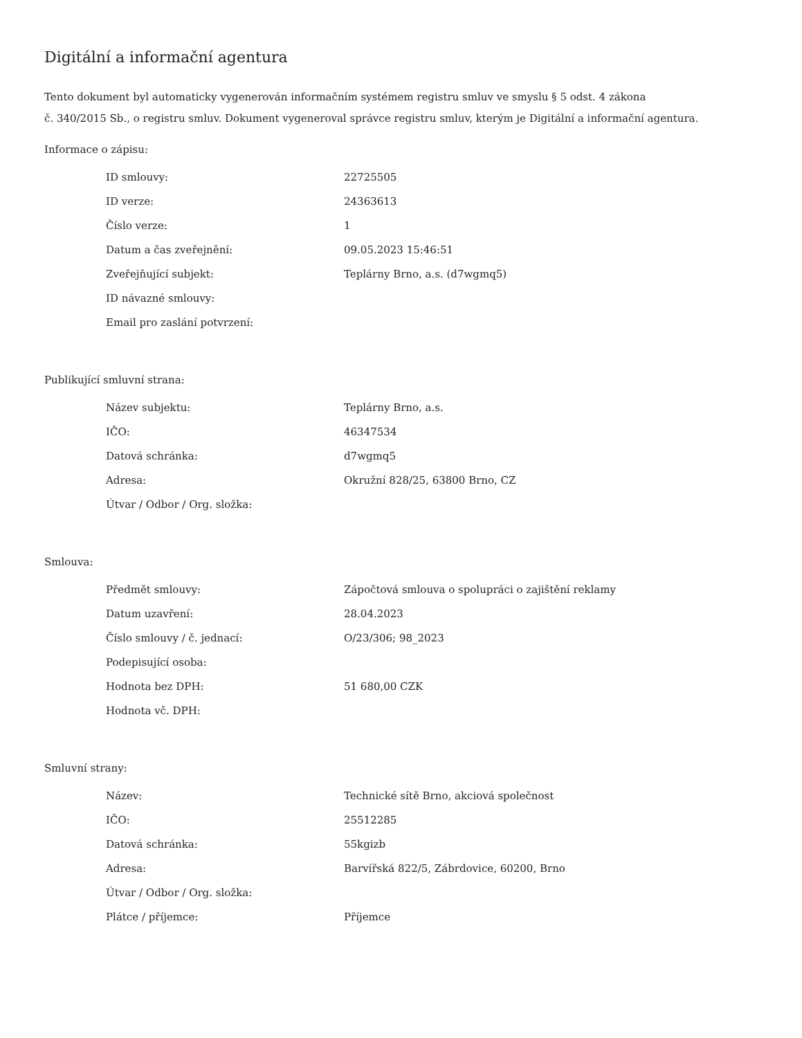Digitální a informační agentura
Tento dokument byl automaticky vygenerován informačním systémem registru smluv ve smyslu § 5 odst. 4 zákona
č. 340/2015 Sb., o registru smluv. Dokument vygeneroval správce registru smluv, kterým je Digitální a informační agentura.
Informace o zápisu:
| ID smlouvy: | 22725505 |
| ID verze: | 24363613 |
| Číslo verze: | 1 |
| Datum a čas zveřejnění: | 09.05.2023 15:46:51 |
| Zveřejňující subjekt: | Teplárny Brno, a.s. (d7wgmq5) |
| ID návazné smlouvy: | |
| Email pro zaslání potvrzení: | |
Publikující smluvní strana:
| Název subjektu: | Teplárny Brno, a.s. |
| IČO: | 46347534 |
| Datová schránka: | d7wgmq5 |
| Adresa: | Okružní 828/25, 63800 Brno, CZ |
| Útvar / Odbor / Org. složka: | |
Smlouva:
| Předmět smlouvy: | Zápočtová smlouva o spolupráci o zajištění reklamy |
| Datum uzavření: | 28.04.2023 |
| Číslo smlouvy / č. jednací: | O/23/306; 98_2023 |
| Podepisující osoba: | |
| Hodnota bez DPH: | 51 680,00 CZK |
| Hodnota vč. DPH: | |
Smluvní strany:
| Název: | Technické sítě Brno, akciová společnost |
| IČO: | 25512285 |
| Datová schránka: | 55kgizb |
| Adresa: | Barvířská 822/5, Zábrdovice, 60200, Brno |
| Útvar / Odbor / Org. složka: | |
| Plátce / příjemce: | Příjemce |